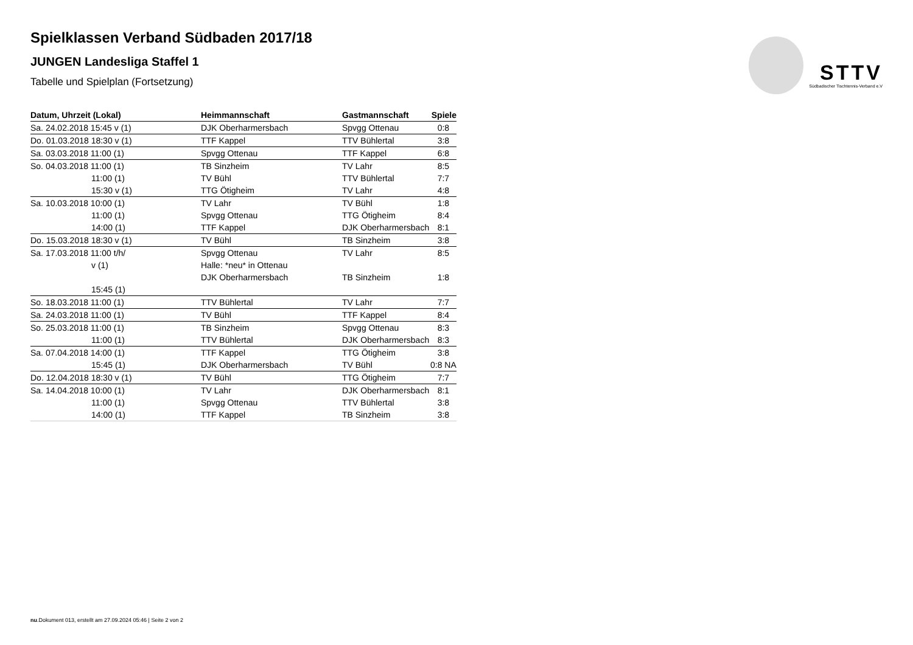STTV
Südbadischer Tischtennis-Verband e.V
Spielklassen Verband Südbaden 2017/18
JUNGEN Landesliga Staffel 1
Tabelle und Spielplan (Fortsetzung)
| Datum, Uhrzeit (Lokal) | Heimmannschaft | Gastmannschaft | Spiele |
| --- | --- | --- | --- |
| Sa. 24.02.2018 15:45 v (1) | DJK Oberharmersbach | Spvgg Ottenau | 0:8 |
| Do. 01.03.2018 18:30 v (1) | TTF Kappel | TTV Bühlertal | 3:8 |
| Sa. 03.03.2018 11:00 (1) | Spvgg Ottenau | TTF Kappel | 6:8 |
| So. 04.03.2018 11:00 (1) | TB Sinzheim | TV Lahr | 8:5 |
| 11:00 (1) | TV Bühl | TTV Bühlertal | 7:7 |
| 15:30 v (1) | TTG Ötigheim | TV Lahr | 4:8 |
| Sa. 10.03.2018 10:00 (1) | TV Lahr | TV Bühl | 1:8 |
| 11:00 (1) | Spvgg Ottenau | TTG Ötigheim | 8:4 |
| 14:00 (1) | TTF Kappel | DJK Oberharmersbach | 8:1 |
| Do. 15.03.2018 18:30 v (1) | TV Bühl | TB Sinzheim | 3:8 |
| Sa. 17.03.2018 11:00 t/h/ | Spvgg Ottenau | TV Lahr | 8:5 |
| v (1) | Halle: *neu* in Ottenau | | |
| | DJK Oberharmersbach | TB Sinzheim | 1:8 |
| 15:45 (1) | | | |
| So. 18.03.2018 11:00 (1) | TTV Bühlertal | TV Lahr | 7:7 |
| Sa. 24.03.2018 11:00 (1) | TV Bühl | TTF Kappel | 8:4 |
| So. 25.03.2018 11:00 (1) | TB Sinzheim | Spvgg Ottenau | 8:3 |
| 11:00 (1) | TTV Bühlertal | DJK Oberharmersbach | 8:3 |
| Sa. 07.04.2018 14:00 (1) | TTF Kappel | TTG Ötigheim | 3:8 |
| 15:45 (1) | DJK Oberharmersbach | TV Bühl | 0:8 NA |
| Do. 12.04.2018 18:30 v (1) | TV Bühl | TTG Ötigheim | 7:7 |
| Sa. 14.04.2018 10:00 (1) | TV Lahr | DJK Oberharmersbach | 8:1 |
| 11:00 (1) | Spvgg Ottenau | TTV Bühlertal | 3:8 |
| 14:00 (1) | TTF Kappel | TB Sinzheim | 3:8 |
nu.Dokument 013, erstellt am 27.09.2024 05:46 | Seite 2 von 2